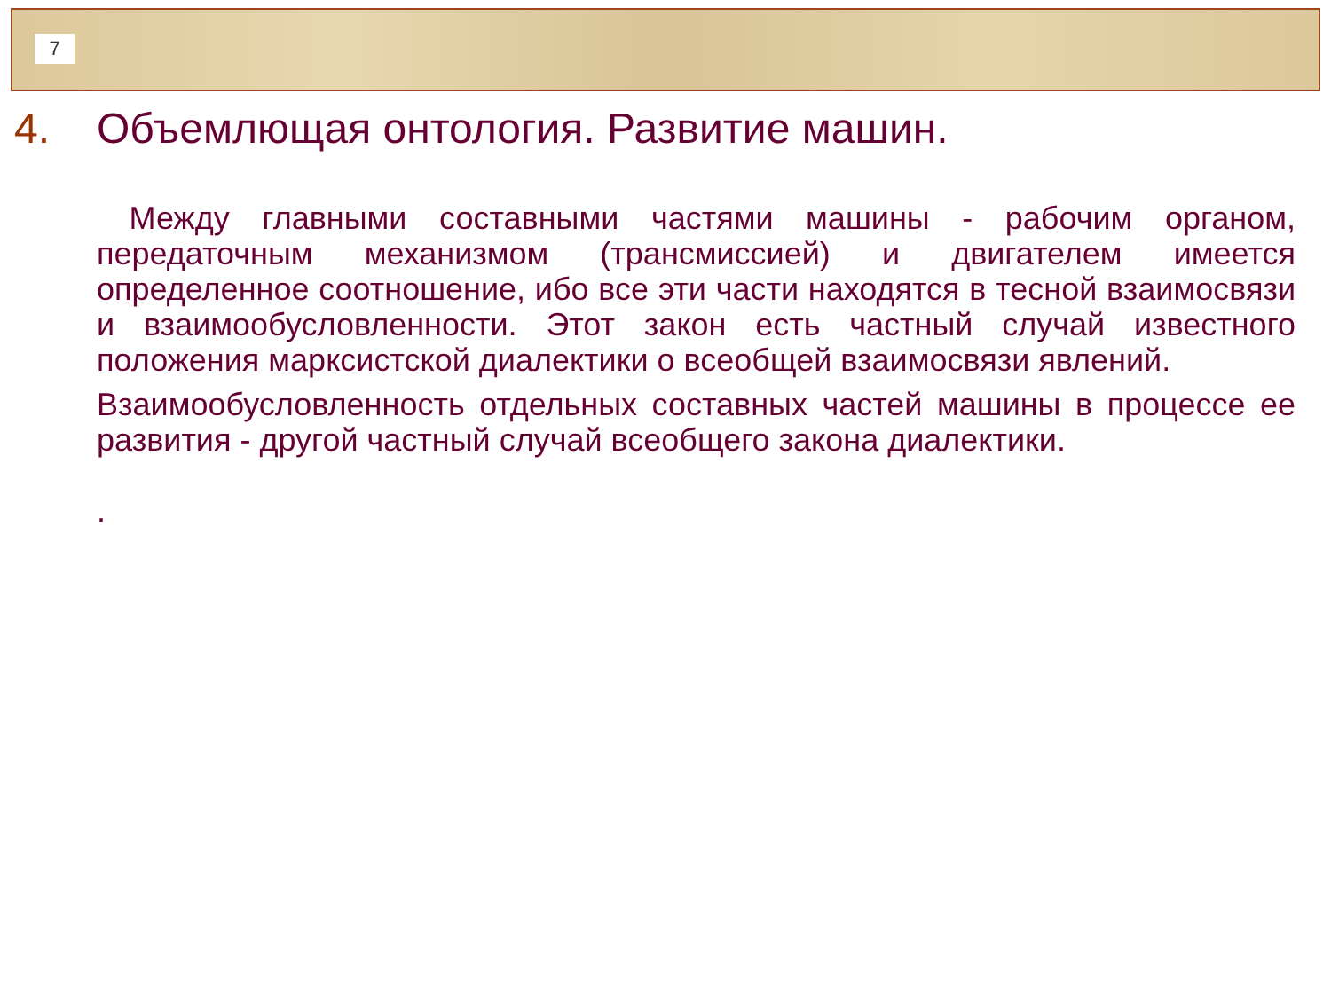7
4. Объемлющая онтология. Развитие машин.
Между главными составными частями машины - рабочим органом, передаточным механизмом (трансмиссией) и двигателем имеется определенное соотношение, ибо все эти части находятся в тесной взаимосвязи и взаимообусловленности. Этот закон есть частный случай известного положения марксистской диалектики о всеобщей взаимосвязи явлений.
Взаимообусловленность отдельных составных частей машины в процессе ее развития - другой частный случай всеобщего закона диалектики.
.